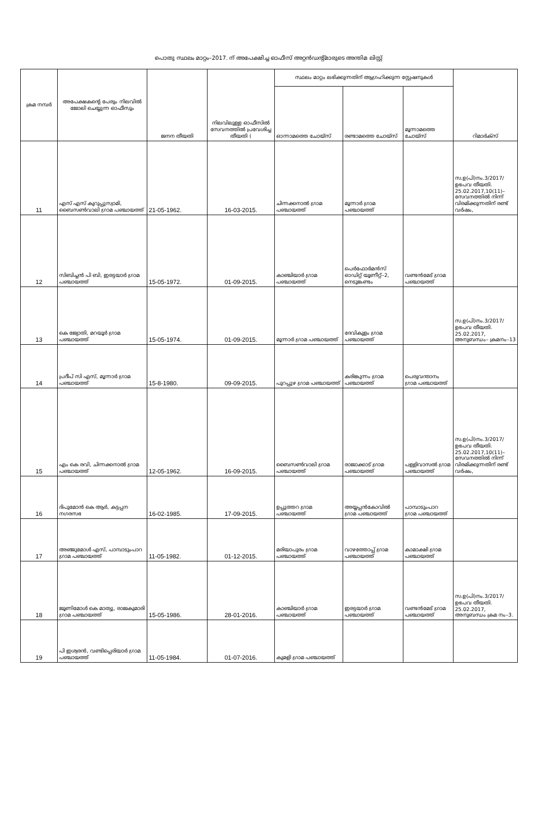പൊതു സ്ഥലം മാറ്റം–2017. ന് അപേക്ഷിച്ച ഓഫീസ് അറ്റൻഡന്റ്മാരുടെ അന്തിമ ലിസ്റ്റ്
| ക്രമ നമ്പർ | അപേക്ഷകന്റെ പേരും നിലവിൽ ജോലി ചെയ്യുന്ന ഓഫീസും | ജനന തീയതി | നിലവിലുള്ള ഓഫീസിൽ സേവനത്തിൽ പ്രവേശിച്ച തീയതി ( | സ്ഥലം മാറ്റം ലഭിക്കുന്നതിന് ആഗ്രഹിക്കുന്ന സ്റ്റേഷനുകൾ | | | റിമാർക്സ് |
| --- | --- | --- | --- | --- | --- | --- | --- |
| | | | | ഓന്നാമത്തെ ചോയ്സ് | രണ്ടാമത്തെ ചോയ്സ് | മൂന്നാമത്തെ ചോയ്സ് | |
| 11 | എസ് എസ് കുറുപ്പുസ്വാമി, ബൈസൺവാലി ഗ്രാമ പഞ്ചായത്ത് | 21-05-1962. | 16-03-2015. | ചിന്നക്കനാൽ ഗ്രാമ പഞ്ചായത്ത് | മൂന്നാർ ഗ്രാമ പഞ്ചായത്ത് | | സ.ഉ(പി)നം.3/2017/ ഉഭപവ തീയതി. 25.02.2017,10(11)– സേവനത്തിൽ നിന്ന് വിരമിക്കുന്നതിന് രണ്ട് വർഷം, |
| 12 | സിബിച്ചൻ പി ബി, ഇരട്ടയാർ ഗ്രാമ പഞ്ചായത്ത് | 15-05-1972. | 01-09-2015. | കാഞ്ചിയാർ ഗ്രാമ പഞ്ചായത്ത് | പെർഫോർമൻസ് ഓഡിറ്റ് യൂണീറ്റ്–2, നെടുങ്കണ്ടം | വണ്ടൻമേട് ഗ്രാമ പഞ്ചായത്ത് | |
| 13 | കെ ജ്യോതി, മറയൂർ ഗ്രാമ പഞ്ചായത്ത് | 15-05-1974. | 01-09-2015. | മൂന്നാർ ഗ്രാമ പഞ്ചായത്ത് | ദേവികുളം ഗ്രാമ പഞ്ചായത്ത് | | സ.ഉ(പി)നം.3/2017/ ഉഭപവ തീയതി. 25.02.2017, അനുബന്ധം– ക്രമനം–13 |
| 14 | പ്രദീപ് സി എസ്, മൂന്നാർ ഗ്രാമ പഞ്ചായത്ത് | 15-8-1980. | 09-09-2015. | പുറപ്പുഴ ഗ്രാമ പഞ്ചായത്ത് | കരിങ്കുന്നം ഗ്രാമ പഞ്ചായത്ത് | പെരുവന്താനം ഗ്രാമ പഞ്ചായത്ത് | |
| 15 | എം കെ രവി, ചിന്നക്കനാൽ ഗ്രാമ പഞ്ചായത്ത് | 12-05-1962. | 16-09-2015. | ബൈസൺവാലി ഗ്രാമ പഞ്ചായത്ത് | രാജാക്കാട് ഗ്രാമ പഞ്ചായത്ത് | പള്ളിവാസൽ ഗ്രാമ പഞ്ചായത്ത് | സ.ഉ(പി)നം.3/2017/ ഉഭപവ തീയതി. 25.02.2017,10(11)– സേവനത്തിൽ നിന്ന് വിരമിക്കുന്നതിന് രണ്ട് വർഷം, |
| 16 | ദിപുമോൻ കെ ആർ, കട്ടപ്പന നഗരസഭ | 16-02-1985. | 17-09-2015. | ഉപ്പുത്തറ ഗ്രാമ പഞ്ചായത്ത് | അയ്യപ്പൻകോവിൽ ഗ്രാമ പഞ്ചായത്ത് | പാമ്പാടുംപാറ ഗ്രാമ പഞ്ചായത്ത് | |
| 17 | അഞ്ജുമോൾ എസ്, പാമ്പാടുംപാറ ഗ്രാമ പഞ്ചായത്ത് | 11-05-1982. | 01-12-2015. | മരിയാപുരം ഗ്രാമ പഞ്ചായത്ത് | വാഴത്തോപ്പ് ഗ്രാമ പഞ്ചായത്ത് | കാമാക്ഷി ഗ്രാമ പഞ്ചായത്ത് | |
| 18 | ജൂണിമോൾ കെ മാത്യു, രാജകുമാരി ഗ്രാമ പഞ്ചായത്ത് | 15-05-1986. | 28-01-2016. | കാഞ്ചിയാർ ഗ്രാമ പഞ്ചായത്ത് | ഇരട്ടയാർ ഗ്രാമ പഞ്ചായത്ത് | വണ്ടൻമേട് ഗ്രാമ പഞ്ചായത്ത് | സ.ഉ(പി)നം.3/2017/ ഉഭപവ തീയതി. 25.02.2017, അനുബന്ധം ക്രമ നം–3. |
| 19 | പി ഇശ്വരൻ, വണ്ടിപ്പെരിയാർ ഗ്രാമ പഞ്ചായത്ത് | 11-05-1984. | 01-07-2016. | കുമളി ഗ്രാമ പഞ്ചായത്ത് | | | |